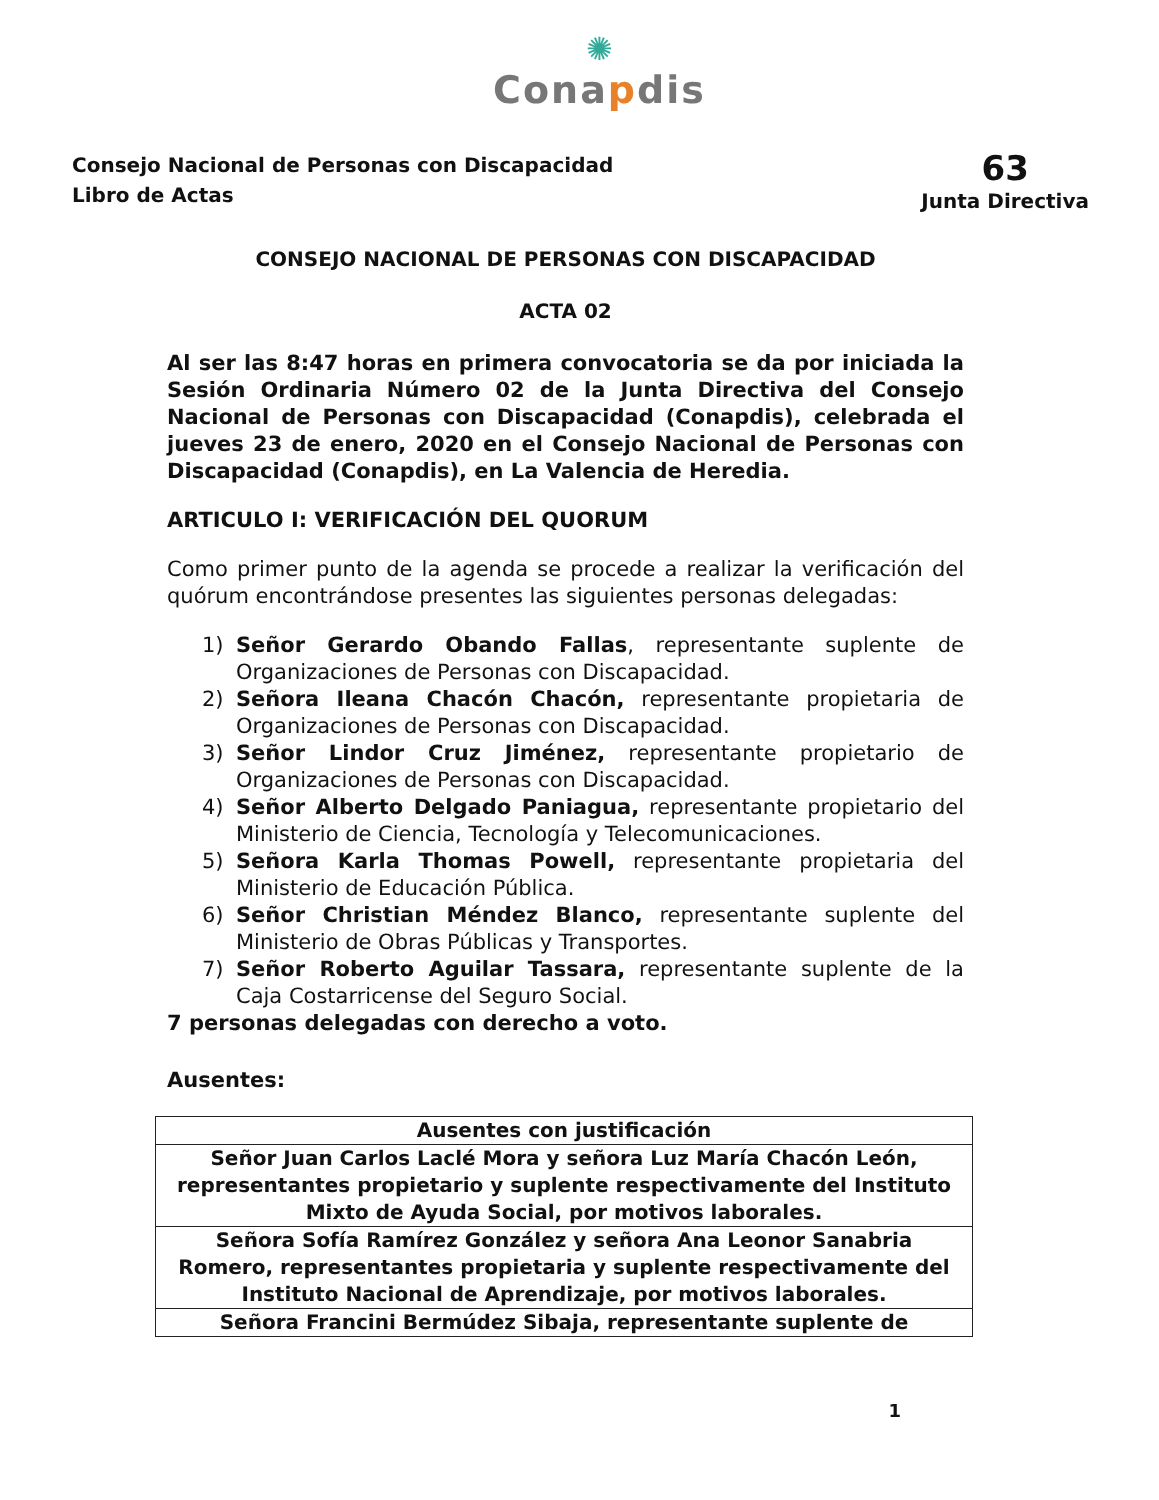✺
Conapdis
Consejo Nacional de Personas con Discapacidad
Libro de Actas
63
Junta Directiva
CONSEJO NACIONAL DE PERSONAS CON DISCAPACIDAD
ACTA 02
Al ser las 8:47 horas en primera convocatoria se da por iniciada la Sesión Ordinaria Número 02 de la Junta Directiva del Consejo Nacional de Personas con Discapacidad (Conapdis), celebrada el jueves 23 de enero, 2020 en el Consejo Nacional de Personas con Discapacidad (Conapdis), en La Valencia de Heredia.
ARTICULO I: VERIFICACIÓN DEL QUORUM
Como primer punto de la agenda se procede a realizar la verificación del quórum encontrándose presentes las siguientes personas delegadas:
1) Señor Gerardo Obando Fallas, representante suplente de Organizaciones de Personas con Discapacidad.
2) Señora Ileana Chacón Chacón, representante propietaria de Organizaciones de Personas con Discapacidad.
3) Señor Lindor Cruz Jiménez, representante propietario de Organizaciones de Personas con Discapacidad.
4) Señor Alberto Delgado Paniagua, representante propietario del Ministerio de Ciencia, Tecnología y Telecomunicaciones.
5) Señora Karla Thomas Powell, representante propietaria del Ministerio de Educación Pública.
6) Señor Christian Méndez Blanco, representante suplente del Ministerio de Obras Públicas y Transportes.
7) Señor Roberto Aguilar Tassara, representante suplente de la Caja Costarricense del Seguro Social.
7 personas delegadas con derecho a voto.
Ausentes:
| Ausentes con justificación |
| --- |
| Señor Juan Carlos Laclé Mora y señora Luz María Chacón León, representantes propietario y suplente respectivamente del Instituto Mixto de Ayuda Social, por motivos laborales. |
| Señora Sofía Ramírez González y señora Ana Leonor Sanabria Romero, representantes propietaria y suplente respectivamente del Instituto Nacional de Aprendizaje, por motivos laborales. |
| Señora Francini Bermúdez Sibaja, representante suplente de |
1